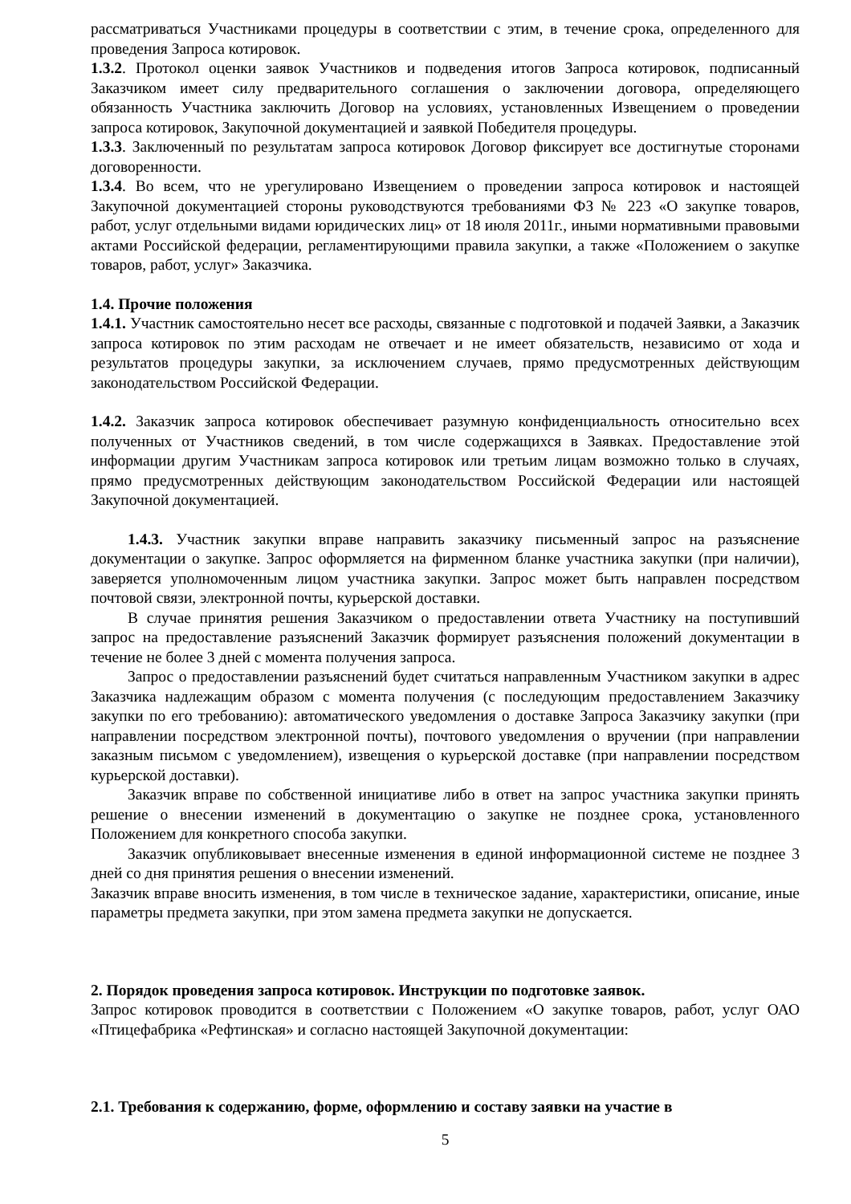рассматриваться Участниками процедуры в соответствии с этим, в течение срока, определенного для проведения Запроса котировок.
1.3.2. Протокол оценки заявок Участников и подведения итогов Запроса котировок, подписанный Заказчиком имеет силу предварительного соглашения о заключении договора, определяющего обязанность Участника заключить Договор на условиях, установленных Извещением о проведении запроса котировок, Закупочной документацией и заявкой Победителя процедуры.
1.3.3. Заключенный по результатам запроса котировок Договор фиксирует все достигнутые сторонами договоренности.
1.3.4. Во всем, что не урегулировано Извещением о проведении запроса котировок и настоящей Закупочной документацией стороны руководствуются требованиями ФЗ № 223 «О закупке товаров, работ, услуг отдельными видами юридических лиц» от 18 июля 2011г., иными нормативными правовыми актами Российской федерации, регламентирующими правила закупки, а также «Положением о закупке товаров, работ, услуг» Заказчика.
1.4. Прочие положения
1.4.1. Участник самостоятельно несет все расходы, связанные с подготовкой и подачей Заявки, а Заказчик запроса котировок по этим расходам не отвечает и не имеет обязательств, независимо от хода и результатов процедуры закупки, за исключением случаев, прямо предусмотренных действующим законодательством Российской Федерации.
1.4.2. Заказчик запроса котировок обеспечивает разумную конфиденциальность относительно всех полученных от Участников сведений, в том числе содержащихся в Заявках. Предоставление этой информации другим Участникам запроса котировок или третьим лицам возможно только в случаях, прямо предусмотренных действующим законодательством Российской Федерации или настоящей Закупочной документацией.
1.4.3. Участник закупки вправе направить заказчику письменный запрос на разъяснение документации о закупке. Запрос оформляется на фирменном бланке участника закупки (при наличии), заверяется уполномоченным лицом участника закупки. Запрос может быть направлен посредством почтовой связи, электронной почты, курьерской доставки.
В случае принятия решения Заказчиком о предоставлении ответа Участнику на поступивший запрос на предоставление разъяснений Заказчик формирует разъяснения положений документации в течение не более 3 дней с момента получения запроса.
Запрос о предоставлении разъяснений будет считаться направленным Участником закупки в адрес Заказчика надлежащим образом с момента получения (с последующим предоставлением Заказчику закупки по его требованию): автоматического уведомления о доставке Запроса Заказчику закупки (при направлении посредством электронной почты), почтового уведомления о вручении (при направлении заказным письмом с уведомлением), извещения о курьерской доставке (при направлении посредством курьерской доставки).
Заказчик вправе по собственной инициативе либо в ответ на запрос участника закупки принять решение о внесении изменений в документацию о закупке не позднее срока, установленного Положением для конкретного способа закупки.
Заказчик опубликовывает внесенные изменения в единой информационной системе не позднее 3 дней со дня принятия решения о внесении изменений.
Заказчик вправе вносить изменения, в том числе в техническое задание, характеристики, описание, иные параметры предмета закупки, при этом замена предмета закупки не допускается.
2. Порядок проведения запроса котировок. Инструкции по подготовке заявок.
Запрос котировок проводится в соответствии с Положением «О закупке товаров, работ, услуг ОАО «Птицефабрика «Рефтинская» и согласно настоящей Закупочной документации:
2.1. Требования к содержанию, форме, оформлению и составу заявки на участие в
5